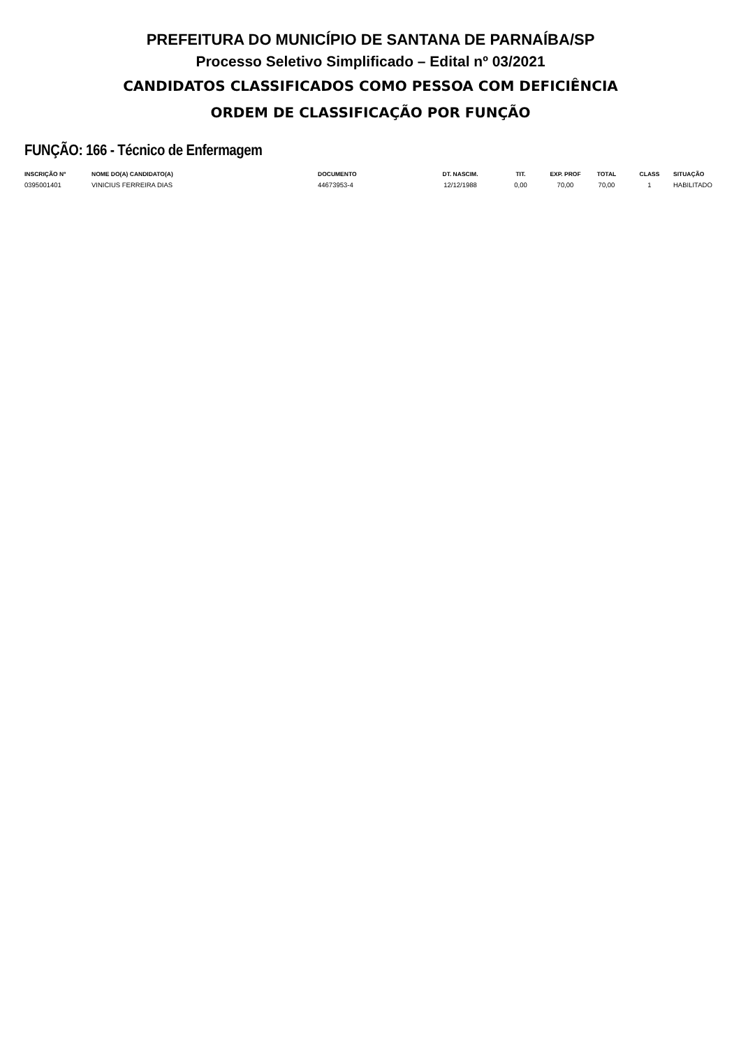PREFEITURA DO MUNICÍPIO DE SANTANA DE PARNAÍBA/SP
Processo Seletivo Simplificado – Edital nº 03/2021
CANDIDATOS CLASSIFICADOS COMO PESSOA COM DEFICIÊNCIA
ORDEM DE CLASSIFICAÇÃO POR FUNÇÃO
FUNÇÃO: 166 - Técnico de Enfermagem
| INSCRIÇÃO Nº | NOME DO(A) CANDIDATO(A) | DOCUMENTO | DT. NASCIM. | TIT. | EXP. PROF | TOTAL | CLASS | SITUAÇÃO |
| --- | --- | --- | --- | --- | --- | --- | --- | --- |
| 0395001401 | VINICIUS FERREIRA DIAS | 44673953-4 | 12/12/1988 | 0,00 | 70,00 | 70,00 | 1 | HABILITADO |